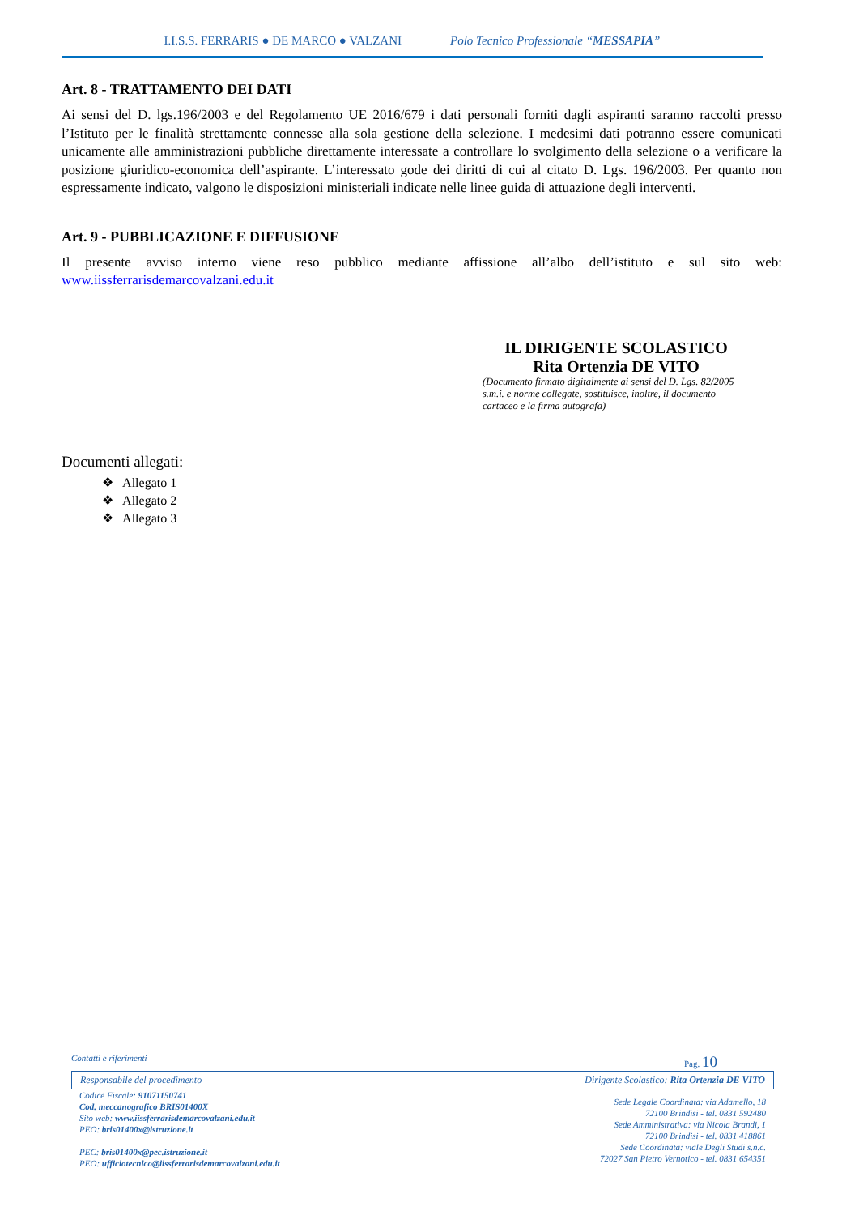I.I.S.S. FERRARIS ● DE MARCO ● VALZANI Polo Tecnico Professionale “MESSAPIA”
Art. 8 - TRATTAMENTO DEI DATI
Ai sensi del D. lgs.196/2003 e del Regolamento UE 2016/679 i dati personali forniti dagli aspiranti saranno raccolti presso l’Istituto per le finalità strettamente connesse alla sola gestione della selezione. I medesimi dati potranno essere comunicati unicamente alle amministrazioni pubbliche direttamente interessate a controllare lo svolgimento della selezione o a verificare la posizione giuridico-economica dell’aspirante. L’interessato gode dei diritti di cui al citato D. Lgs. 196/2003. Per quanto non espressamente indicato, valgono le disposizioni ministeriali indicate nelle linee guida di attuazione degli interventi.
Art. 9 - PUBBLICAZIONE E DIFFUSIONE
Il presente avviso interno viene reso pubblico mediante affissione all’albo dell’istituto e sul sito web: www.iissferrarisdemarcovalzani.edu.it
IL DIRIGENTE SCOLASTICO
Rita Ortenzia DE VITO
(Documento firmato digitalmente ai sensi del D. Lgs. 82/2005 s.m.i. e norme collegate, sostituisce, inoltre, il documento cartaceo e la firma autografa)
Documenti allegati:
❖ Allegato 1
❖ Allegato 2
❖ Allegato 3
Contatti e riferimenti Pag. 10
Responsabile del procedimento Dirigente Scolastico: Rita Ortenzia DE VITO
Codice Fiscale: 91071150741
Cod. meccanografico BRIS01400X
Sito web: www.iissferrarisdemarcovalzani.edu.it
PEO: bris01400x@istruzione.it
PEC: bris01400x@pec.istruzione.it
PEO: ufficiotecnico@iissferrarisdemarcovalzani.edu.it
Sede Legale Coordinata: via Adamello, 18
72100 Brindisi - tel. 0831 592480
Sede Amministrativa: via Nicola Brandi, 1
72100 Brindisi - tel. 0831 418861
Sede Coordinata: viale Degli Studi s.n.c.
72027 San Pietro Vernotico - tel. 0831 654351